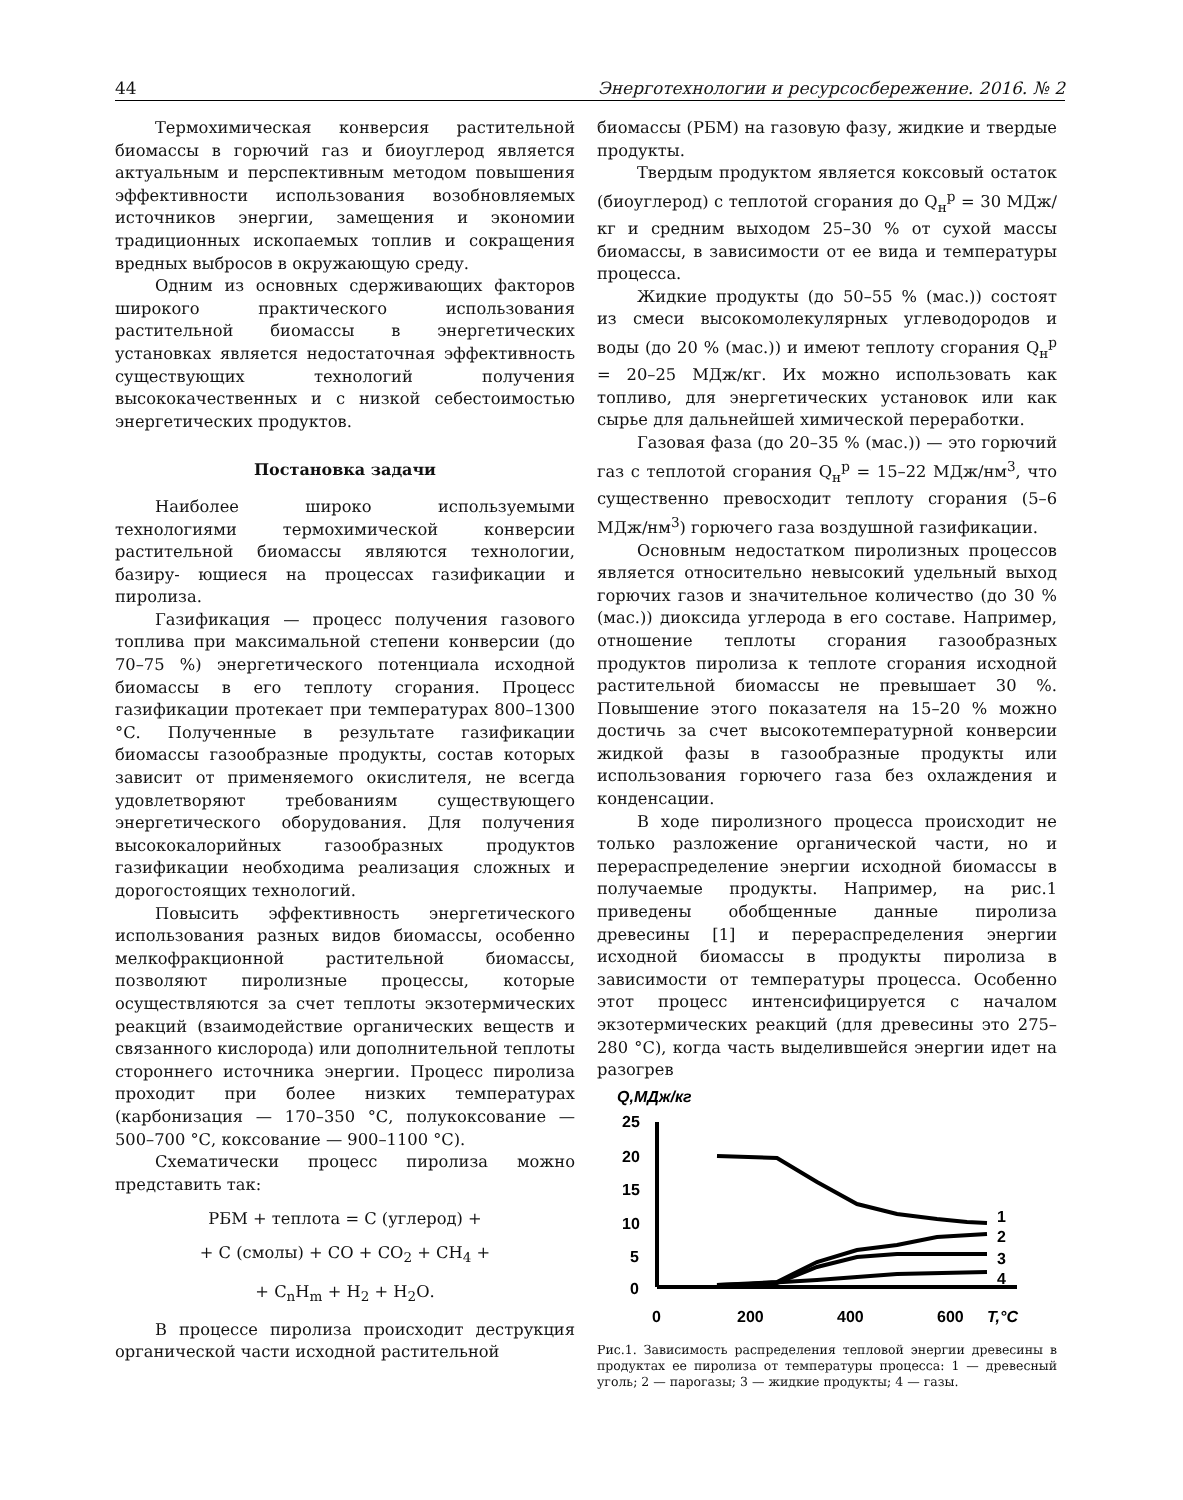44 Энерготехнологии и ресурсосбережение. 2016. № 2
Термохимическая конверсия растительной биомассы в горючий газ и биоуглерод является актуальным и перспективным методом повышения эффективности использования возобновляемых источников энергии, замещения и экономии традиционных ископаемых топлив и сокращения вредных выбросов в окружающую среду.
Одним из основных сдерживающих факторов широкого практического использования растительной биомассы в энергетических установках является недостаточная эффективность существующих технологий получения высококачественных и с низкой себестоимостью энергетических продуктов.
Постановка задачи
Наиболее широко используемыми технологиями термохимической конверсии растительной биомассы являются технологии, базиру- ющиеся на процессах газификации и пиролиза.
Газификация — процесс получения газового топлива при максимальной степени конверсии (до 70–75 %) энергетического потенциала исходной биомассы в его теплоту сгорания. Процесс газификации протекает при температурах 800–1300 °С. Полученные в результате газификации биомассы газообразные продукты, состав которых зависит от применяемого окислителя, не всегда удовлетворяют требованиям существующего энергетического оборудования. Для получения высококалорийных газообразных продуктов газификации необходима реализация сложных и дорогостоящих технологий.
Повысить эффективность энергетического использования разных видов биомассы, особенно мелкофракционной растительной биомассы, позволяют пиролизные процессы, которые осуществляются за счет теплоты экзотермических реакций (взаимодействие органических веществ и связанного кислорода) или дополнительной теплоты стороннего источника энергии. Процесс пиролиза проходит при более низких температурах (карбонизация — 170–350 °С, полукоксование — 500–700 °С, коксование — 900–1100 °С).
Схематически процесс пиролиза можно представить так:
РБМ + теплота = С (углерод) +
+ С (смолы) + СО + СО<sub>2</sub> + СН<sub>4</sub> +
+ С<sub>n</sub>Н<sub>m</sub> + Н<sub>2</sub> + Н<sub>2</sub>О.
В процессе пиролиза происходит деструкция органической части исходной растительной
биомассы (РБМ) на газовую фазу, жидкие и твердые продукты.
Твердым продуктом является коксовый остаток (биоуглерод) с теплотой сгорания до Q<sub>н</sub><sup>р</sup> = 30 МДж/кг и средним выходом 25–30 % от сухой массы биомассы, в зависимости от ее вида и температуры процесса.
Жидкие продукты (до 50–55 % (мас.)) состоят из смеси высокомолекулярных углеводородов и воды (до 20 % (мас.)) и имеют теплоту сгорания Q<sub>н</sub><sup>р</sup> = 20–25 МДж/кг. Их можно использовать как топливо, для энергетических установок или как сырье для дальнейшей химической переработки.
Газовая фаза (до 20–35 % (мас.)) — это горючий газ с теплотой сгорания Q<sub>н</sub><sup>р</sup> = 15–22 МДж/нм<sup>3</sup>, что существенно превосходит теплоту сгорания (5–6 МДж/нм<sup>3</sup>) горючего газа воздушной газификации.
Основным недостатком пиролизных процессов является относительно невысокий удельный выход горючих газов и значительное количество (до 30 % (мас.)) диоксида углерода в его составе. Например, отношение теплоты сгорания газообразных продуктов пиролиза к теплоте сгорания исходной растительной биомассы не превышает 30 %. Повышение этого показателя на 15–20 % можно достичь за счет высокотемпературной конверсии жидкой фазы в газообразные продукты или использования горючего газа без охлаждения и конденсации.
В ходе пиролизного процесса происходит не только разложение органической части, но и перераспределение энергии исходной биомассы в получаемые продукты. Например, на рис.1 приведены обобщенные данные пиролиза древесины [1] и перераспределения энергии исходной биомассы в продукты пиролиза в зависимости от температуры процесса. Особенно этот процесс интенсифицируется с началом экзотермических реакций (для древесины это 275–280 °С), когда часть выделившейся энергии идет на разогрев
Q,МДж/кг
25
20
15
10
5
0
0
200
400
600
T,°C
1
2
3
4
Рис.1. Зависимость распределения тепловой энергии древесины в продуктах ее пиролиза от температуры процесса: 1 — древесный уголь; 2 — парогазы; 3 — жидкие продукты; 4 — газы.